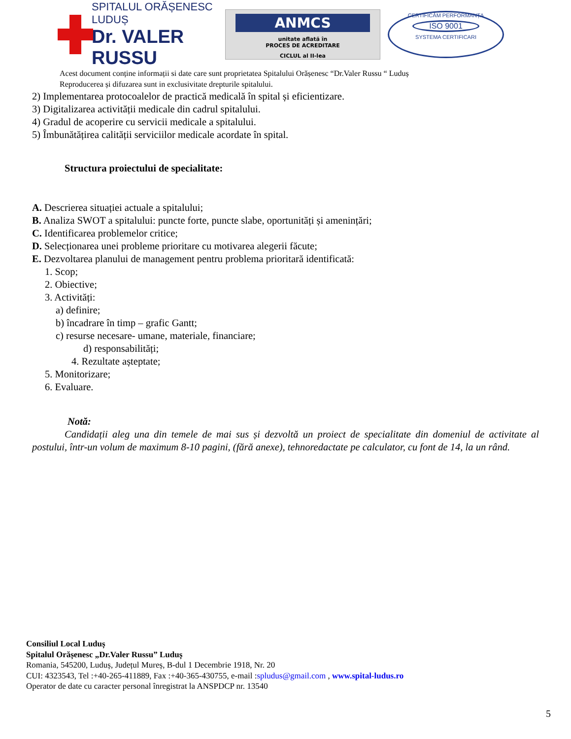SPITALUL ORĂȘENESC LUDUȘ
Dr. VALER RUSSU
ANMCS
unitate aflată în
PROCES DE ACREDITARE
CICLUL al II-lea
CERTIFICĂM PERFORMANȚA
ISO 9001
SYSTEMA CERTIFICARI
Acest document conține informații si date care sunt proprietatea Spitalului Orășenesc “Dr.Valer Russu “ Luduș
Reproducerea și difuzarea sunt in exclusivitate drepturile spitalului.
2) Implementarea protocoalelor de practică medicală în spital și eficientizare.
3) Digitalizarea activității medicale din cadrul spitalului.
4) Gradul de acoperire cu servicii medicale a spitalului.
5) Îmbunătățirea calității serviciilor medicale acordate în spital.
Structura proiectului de specialitate:
A. Descrierea situației actuale a spitalului;
B. Analiza SWOT a spitalului: puncte forte, puncte slabe, oportunități și amenințări;
C. Identificarea problemelor critice;
D. Selecționarea unei probleme prioritare cu motivarea alegerii făcute;
E. Dezvoltarea planului de management pentru problema prioritară identificată:
1. Scop;
2. Obiective;
3. Activități:
a) definire;
b) încadrare în timp – grafic Gantt;
c) resurse necesare- umane, materiale, financiare;
d) responsabilități;
4. Rezultate așteptate;
5. Monitorizare;
6. Evaluare.
Notă:
Candidații aleg una din temele de mai sus și dezvoltă un proiect de specialitate din domeniul de activitate al postului, într-un volum de maximum 8-10 pagini, (fără anexe), tehnoredactate pe calculator, cu font de 14, la un rând.
Consiliul Local Luduș
Spitalul Orășenesc „Dr.Valer Russu” Luduș
Romania, 545200, Luduș, Județul Mureș, B-dul 1 Decembrie 1918, Nr. 20
CUI: 4323543, Tel :+40-265-411889, Fax :+40-365-430755, e-mail :spludus@gmail.com , www.spital-ludus.ro
Operator de date cu caracter personal înregistrat la ANSPDCP nr. 13540
5